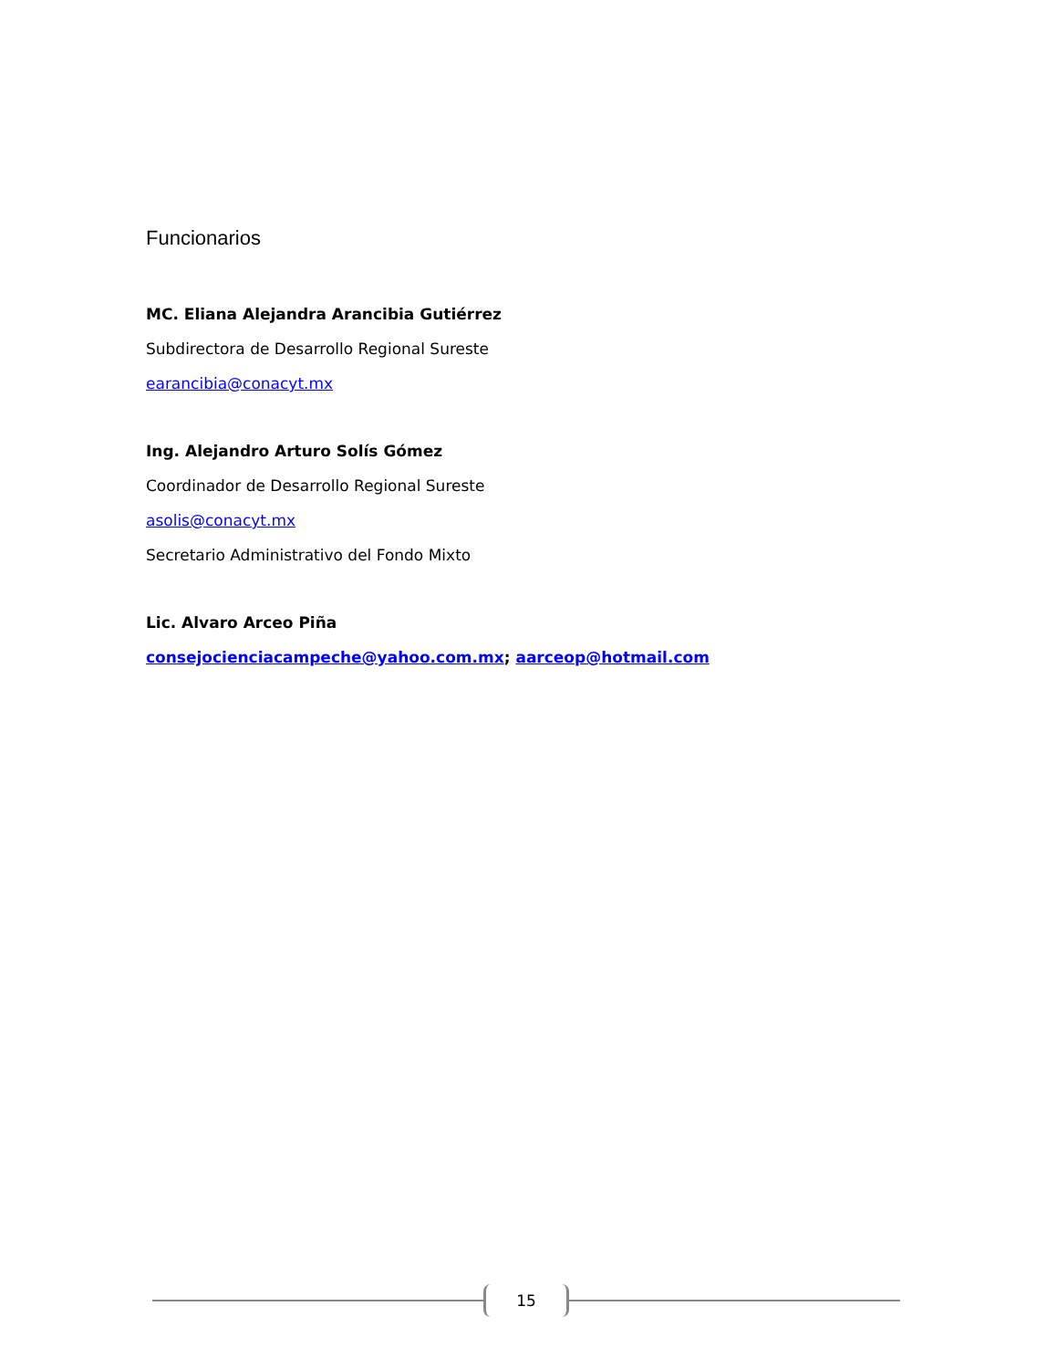Funcionarios
MC. Eliana Alejandra Arancibia Gutiérrez
Subdirectora de Desarrollo Regional Sureste
earancibia@conacyt.mx
Ing. Alejandro Arturo Solís Gómez
Coordinador de Desarrollo Regional Sureste
asolis@conacyt.mx
Secretario Administrativo del Fondo Mixto
Lic. Alvaro Arceo Piña
consejocienciacampeche@yahoo.com.mx; aarceop@hotmail.com
15